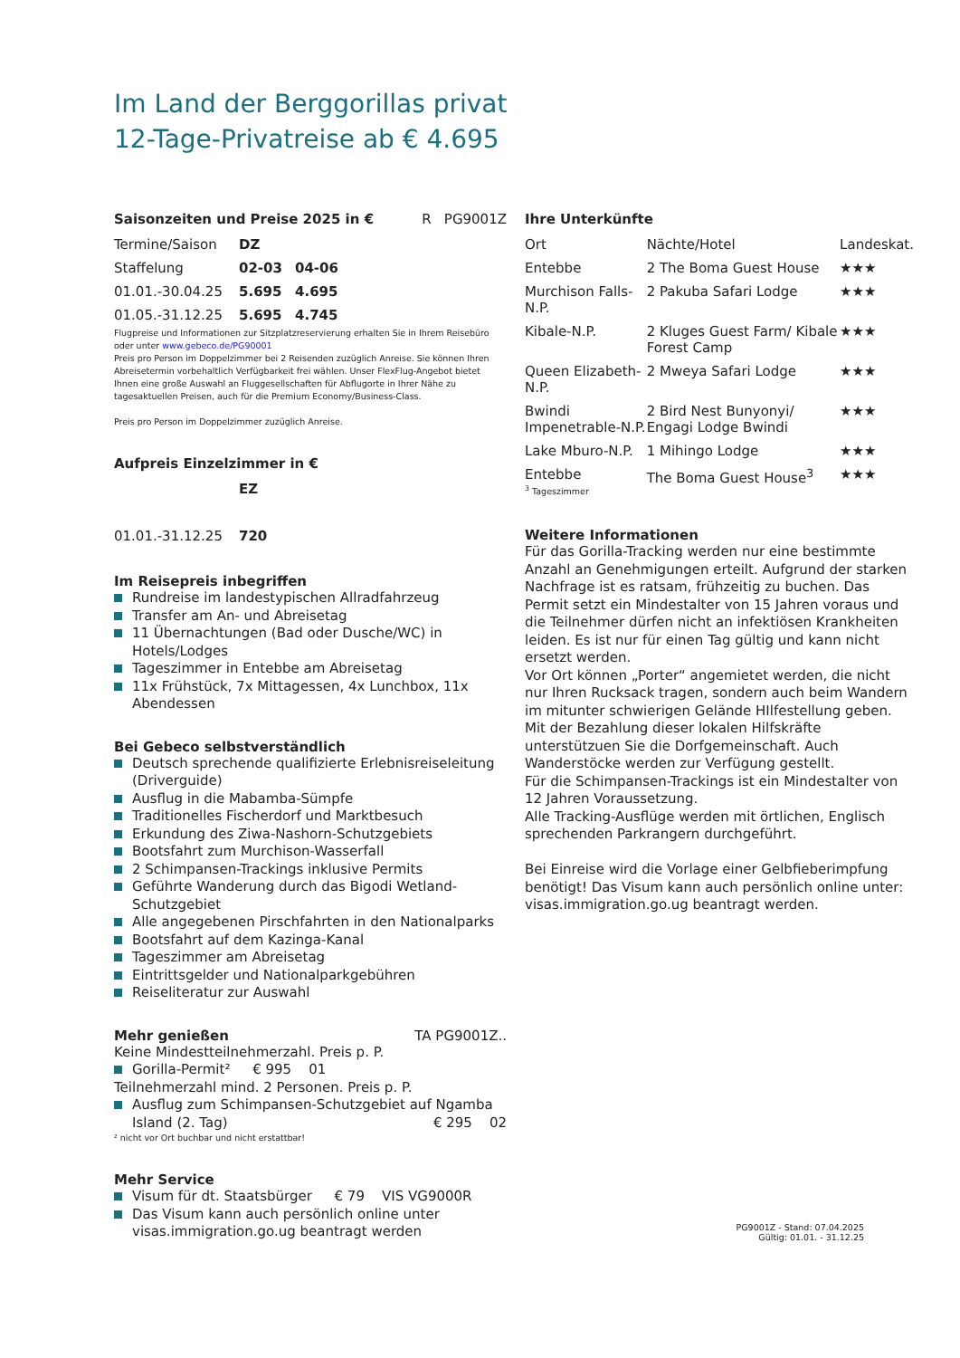Im Land der Berggorillas privat
12-Tage-Privatreise ab € 4.695
Saisonzeiten und Preise 2025 in € R PG9001Z
| Termine/Saison | DZ | |
| Staffelung | 02-03 | 04-06 |
| 01.01.-30.04.25 | 5.695 | 4.695 |
| 01.05.-31.12.25 | 5.695 | 4.745 |
Flugpreise und Informationen zur Sitzplatzreservierung erhalten Sie in Ihrem Reisebüro oder unter www.gebeco.de/PG90001
Preis pro Person im Doppelzimmer bei 2 Reisenden zuzüglich Anreise. Sie können Ihren Abreisetermin vorbehaltlich Verfügbarkeit frei wählen. Unser FlexFlug-Angebot bietet Ihnen eine große Auswahl an Fluggesellschaften für Abflugorte in Ihrer Nähe zu tagesaktuellen Preisen, auch für die Premium Economy/Business-Class.
Preis pro Person im Doppelzimmer zuzüglich Anreise.
Aufpreis Einzelzimmer in €
| | EZ |
| 01.01.-31.12.25 | 720 |
Im Reisepreis inbegriffen
Rundreise im landestypischen Allradfahrzeug
Transfer am An- und Abreisetag
11 Übernachtungen (Bad oder Dusche/WC) in Hotels/Lodges
Tageszimmer in Entebbe am Abreisetag
11x Frühstück, 7x Mittagessen, 4x Lunchbox, 11x Abendessen
Bei Gebeco selbstverständlich
Deutsch sprechende qualifizierte Erlebnisreiseleitung (Driverguide)
Ausflug in die Mabamba-Sümpfe
Traditionelles Fischerdorf und Marktbesuch
Erkundung des Ziwa-Nashorn-Schutzgebiets
Bootsfahrt zum Murchison-Wasserfall
2 Schimpansen-Trackings inklusive Permits
Geführte Wanderung durch das Bigodi Wetland-Schutzgebiet
Alle angegebenen Pirschfahrten in den Nationalparks
Bootsfahrt auf dem Kazinga-Kanal
Tageszimmer am Abreisetag
Eintrittsgelder und Nationalparkgebühren
Reiseliteratur zur Auswahl
Mehr genießen TA PG9001Z..
Keine Mindestteilnehmerzahl. Preis p. P.
Gorilla-Permit² € 995 01
Teilnehmerzahl mind. 2 Personen. Preis p. P.
Ausflug zum Schimpansen-Schutzgebiet auf Ngamba Island (2. Tag) € 295 02
² nicht vor Ort buchbar und nicht erstattbar!
Mehr Service
Visum für dt. Staatsbürger € 79 VIS VG9000R
Das Visum kann auch persönlich online unter visas.immigration.go.ug beantragt werden
Ihre Unterkünfte
| Ort | Nächte/Hotel | Landeskat. |
| Entebbe | 2 The Boma Guest House | ★★★ |
| Murchison Falls-N.P. | 2 Pakuba Safari Lodge | ★★★ |
| Kibale-N.P. | 2 Kluges Guest Farm/ Kibale Forest Camp | ★★★ |
| Queen Elizabeth-N.P. | 2 Mweya Safari Lodge | ★★★ |
| Bwindi Impenetrable-N.P. | 2 Bird Nest Bunyonyi/ Engagi Lodge Bwindi | ★★★ |
| Lake Mburo-N.P. | 1 Mihingo Lodge | ★★★ |
| Entebbe <sup>3</sup> Tageszimmer | The Boma Guest House<sup>3</sup> | ★★★ |
Weitere Informationen
Für das Gorilla-Tracking werden nur eine bestimmte Anzahl an Genehmigungen erteilt. Aufgrund der starken Nachfrage ist es ratsam, frühzeitig zu buchen. Das Permit setzt ein Mindestalter von 15 Jahren voraus und die Teilnehmer dürfen nicht an infektiösen Krankheiten leiden. Es ist nur für einen Tag gültig und kann nicht ersetzt werden.
Vor Ort können „Porter“ angemietet werden, die nicht nur Ihren Rucksack tragen, sondern auch beim Wandern im mitunter schwierigen Gelände HIlfestellung geben. Mit der Bezahlung dieser lokalen Hilfskräfte unterstützuen Sie die Dorfgemeinschaft. Auch Wanderstöcke werden zur Verfügung gestellt.
Für die Schimpansen-Trackings ist ein Mindestalter von 12 Jahren Voraussetzung.
Alle Tracking-Ausflüge werden mit örtlichen, Englisch sprechenden Parkrangern durchgeführt.
Bei Einreise wird die Vorlage einer Gelbfieberimpfung benötigt! Das Visum kann auch persönlich online unter: visas.immigration.go.ug beantragt werden.
PG9001Z - Stand: 07.04.2025
Gültig: 01.01. - 31.12.25